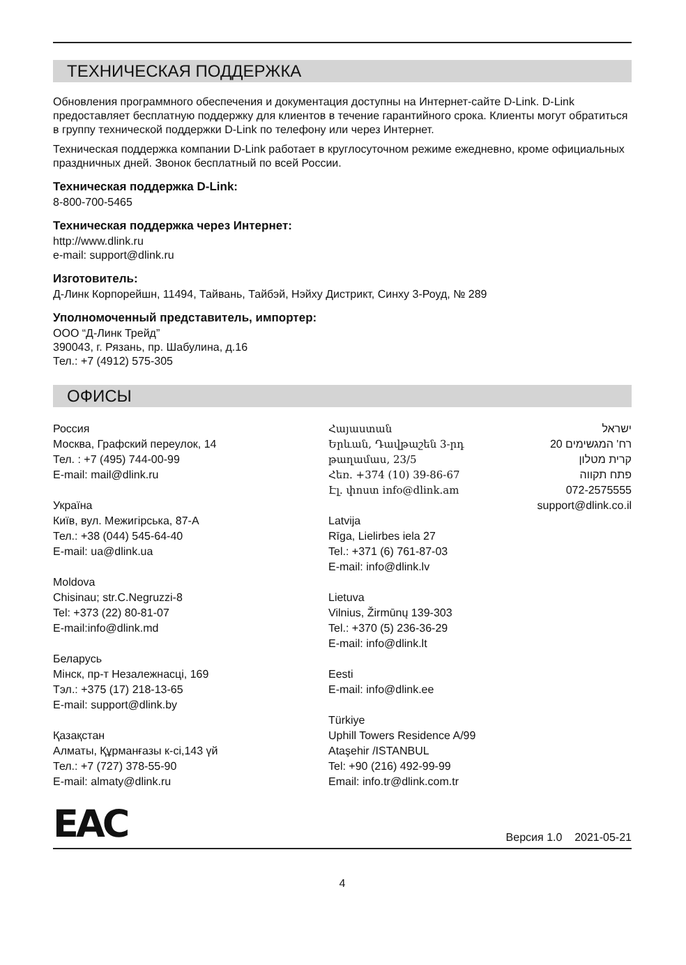ТЕХНИЧЕСКАЯ ПОДДЕРЖКА
Обновления программного обеспечения и документация доступны на Интернет-сайте D-Link. D-Link предоставляет бесплатную поддержку для клиентов в течение гарантийного срока. Клиенты могут обратиться в группу технической поддержки D-Link по телефону или через Интернет.
Техническая поддержка компании D-Link работает в круглосуточном режиме ежедневно, кроме официальных праздничных дней. Звонок бесплатный по всей России.
Техническая поддержка D-Link:
8-800-700-5465
Техническая поддержка через Интернет:
http://www.dlink.ru
e-mail: support@dlink.ru
Изготовитель:
Д-Линк Корпорейшн, 11494, Тайвань, Тайбэй, Нэйху Дистрикт, Синху 3-Роуд, № 289
Уполномоченный представитель, импортер:
ООО “Д-Линк Трейд”
390043, г. Рязань, пр. Шабулина, д.16
Тел.: +7 (4912) 575-305
ОФИСЫ
Россия
Москва, Графский переулок, 14
Тел. : +7 (495) 744-00-99
E-mail: mail@dlink.ru
Україна
Київ, вул. Межигірська, 87-А
Тел.: +38 (044) 545-64-40
E-mail: ua@dlink.ua
Moldova
Chisinau; str.C.Negruzzi-8
Tel: +373 (22) 80-81-07
E-mail:info@dlink.md
Беларусь
Мінск, пр-т Незалежнасці, 169
Тэл.: +375 (17) 218-13-65
E-mail: support@dlink.by
Қазақстан
Алматы, Құрманғазы к-сі,143 үй
Тел.: +7 (727) 378-55-90
E-mail: almaty@dlink.ru
Հայաստան
Երևան, Դավթաշեն 3-րդ թաղամաս, 23/5
Հեռ. +374 (10) 39-86-67
Էլ. փոստ info@dlink.am
Latvija
Rīga, Lielirbes iela 27
Tel.: +371 (6) 761-87-03
E-mail: info@dlink.lv
Lietuva
Vilnius, Žirmūnų 139-303
Tel.: +370 (5) 236-36-29
E-mail: info@dlink.lt
Eesti
E-mail: info@dlink.ee
Türkiye
Uphill Towers Residence A/99
Ataşehir /ISTANBUL
Tel: +90 (216) 492-99-99
Email: info.tr@dlink.com.tr
ישראל
רח' המגשימים 20
קרית מטלון
פתח תקווה
072-2575555
support@dlink.co.il
EAC
Версия 1.0 2021-05-21
4